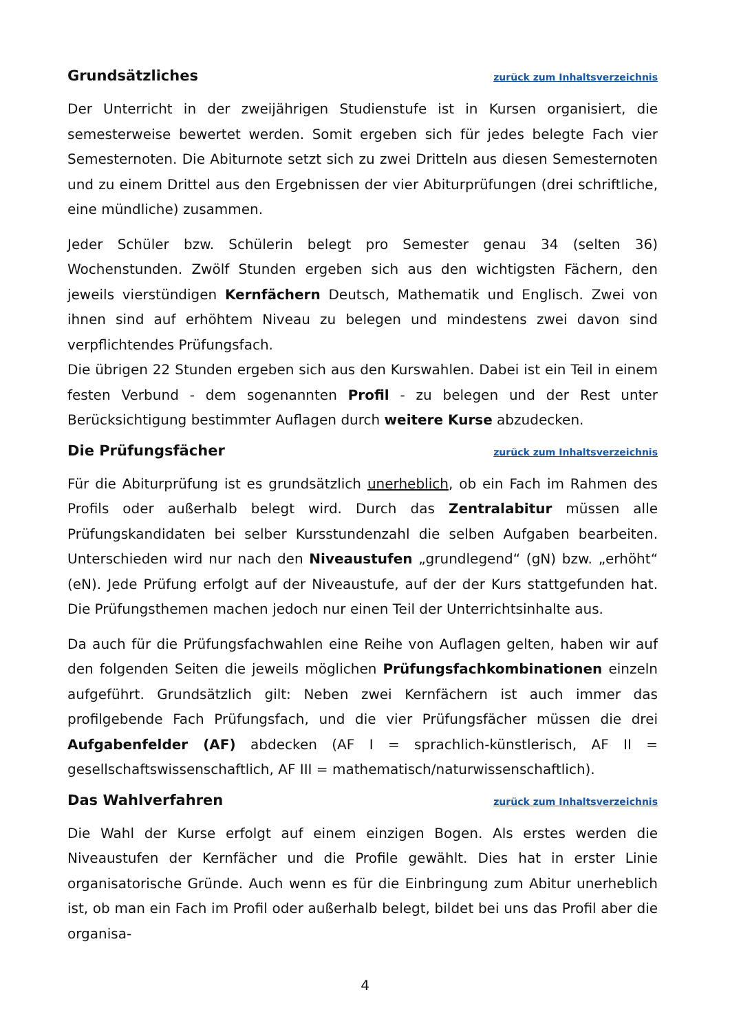Grundsätzliches zurück zum Inhaltsverzeichnis
Der Unterricht in der zweijährigen Studienstufe ist in Kursen organisiert, die semesterweise bewertet werden. Somit ergeben sich für jedes belegte Fach vier Semesternoten. Die Abiturnote setzt sich zu zwei Dritteln aus diesen Semesternoten und zu einem Drittel aus den Ergebnissen der vier Abiturprüfungen (drei schriftliche, eine mündliche) zusammen.
Jeder Schüler bzw. Schülerin belegt pro Semester genau 34 (selten 36) Wochenstunden. Zwölf Stunden ergeben sich aus den wichtigsten Fächern, den jeweils vierstündigen Kernfächern Deutsch, Mathematik und Englisch. Zwei von ihnen sind auf erhöhtem Niveau zu belegen und mindestens zwei davon sind verpflichtendes Prüfungsfach.
Die übrigen 22 Stunden ergeben sich aus den Kurswahlen. Dabei ist ein Teil in einem festen Verbund - dem sogenannten Profil - zu belegen und der Rest unter Berücksichtigung bestimmter Auflagen durch weitere Kurse abzudecken.
Die Prüfungsfächer zurück zum Inhaltsverzeichnis
Für die Abiturprüfung ist es grundsätzlich unerheblich, ob ein Fach im Rahmen des Profils oder außerhalb belegt wird. Durch das Zentralabitur müssen alle Prüfungskandidaten bei selber Kursstundenzahl die selben Aufgaben bearbeiten. Unterschieden wird nur nach den Niveaustufen „grundlegend“ (gN) bzw. „erhöht“ (eN). Jede Prüfung erfolgt auf der Niveaustufe, auf der der Kurs stattgefunden hat. Die Prüfungsthemen machen jedoch nur einen Teil der Unterrichtsinhalte aus.
Da auch für die Prüfungsfachwahlen eine Reihe von Auflagen gelten, haben wir auf den folgenden Seiten die jeweils möglichen Prüfungsfachkombinationen einzeln aufgeführt. Grundsätzlich gilt: Neben zwei Kernfächern ist auch immer das profilgebende Fach Prüfungsfach, und die vier Prüfungsfächer müssen die drei Aufgabenfelder (AF) abdecken (AF I = sprachlich-künstlerisch, AF II = gesellschaftswissenschaftlich, AF III = mathematisch/naturwissenschaftlich).
Das Wahlverfahren zurück zum Inhaltsverzeichnis
Die Wahl der Kurse erfolgt auf einem einzigen Bogen. Als erstes werden die Niveaustufen der Kernfächer und die Profile gewählt. Dies hat in erster Linie organisatorische Gründe. Auch wenn es für die Einbringung zum Abitur unerheblich ist, ob man ein Fach im Profil oder außerhalb belegt, bildet bei uns das Profil aber die organisa-
4